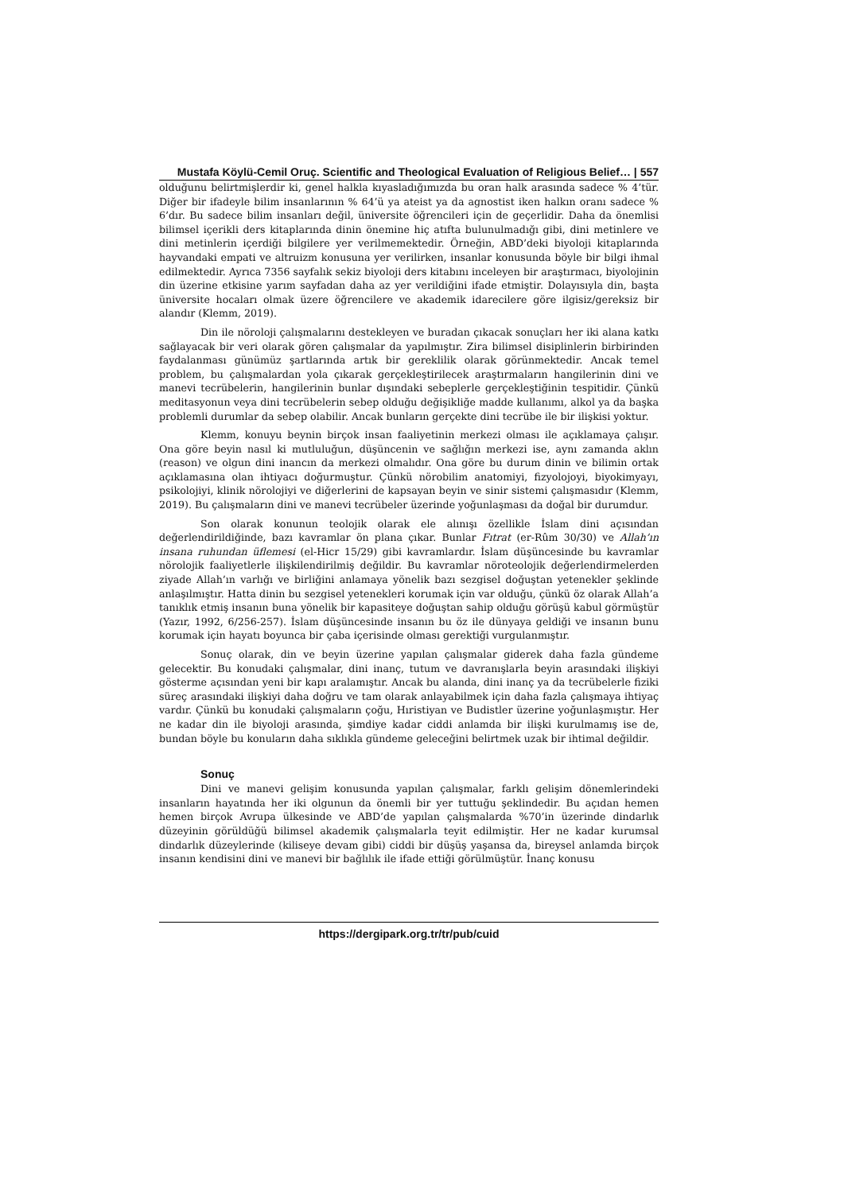Mustafa Köylü-Cemil Oruç. Scientific and Theological Evaluation of Religious Belief… | 557
olduğunu belirtmişlerdir ki, genel halkla kıyasladığımızda bu oran halk arasında sadece % 4’tür. Diğer bir ifadeyle bilim insanlarının % 64’ü ya ateist ya da agnostist iken halkın oranı sadece % 6’dır. Bu sadece bilim insanları değil, üniversite öğrencileri için de geçerlidir. Daha da önemlisi bilimsel içerikli ders kitaplarında dinin önemine hiç atıfta bulunulmadığı gibi, dini metinlere ve dini metinlerin içerdiği bilgilere yer verilmemektedir. Örneğin, ABD’deki biyoloji kitaplarında hayvandaki empati ve altruizm konusuna yer verilirken, insanlar konusunda böyle bir bilgi ihmal edilmektedir. Ayrıca 7356 sayfalık sekiz biyoloji ders kitabını inceleyen bir araştırmacı, biyolojinin din üzerine etkisine yarım sayfadan daha az yer verildiğini ifade etmiştir. Dolayısıyla din, başta üniversite hocaları olmak üzere öğrencilere ve akademik idarecilere göre ilgisiz/gereksiz bir alandır (Klemm, 2019).
Din ile nöroloji çalışmalarını destekleyen ve buradan çıkacak sonuçları her iki alana katkı sağlayacak bir veri olarak gören çalışmalar da yapılmıştır. Zira bilimsel disiplinlerin birbirinden faydalanması günümüz şartlarında artık bir gereklilik olarak görünmektedir. Ancak temel problem, bu çalışmalardan yola çıkarak gerçekleştirilecek araştırmaların hangilerinin dini ve manevi tecrübelerin, hangilerinin bunlar dışındaki sebeplerle gerçekleştiğinin tespitidir. Çünkü meditasyonun veya dini tecrübelerin sebep olduğu değişikliğe madde kullanımı, alkol ya da başka problemli durumlar da sebep olabilir. Ancak bunların gerçekte dini tecrübe ile bir ilişkisi yoktur.
Klemm, konuyu beynin birçok insan faaliyetinin merkezi olması ile açıklamaya çalışır. Ona göre beyin nasıl ki mutluluğun, düşüncenin ve sağlığın merkezi ise, aynı zamanda aklın (reason) ve olgun dini inancın da merkezi olmalıdır. Ona göre bu durum dinin ve bilimin ortak açıklamasına olan ihtiyacı doğurmuştur. Çünkü nörobilim anatomiyi, fizyolojoyi, biyokimyayı, psikolojiyi, klinik nörolojiyi ve diğerlerini de kapsayan beyin ve sinir sistemi çalışmasıdır (Klemm, 2019). Bu çalışmaların dini ve manevi tecrübeler üzerinde yoğunlaşması da doğal bir durumdur.
Son olarak konunun teolojik olarak ele alınışı özellikle İslam dini açısından değerlendirildiğinde, bazı kavramlar ön plana çıkar. Bunlar Fıtrat (er-Rûm 30/30) ve Allah’ın insana ruhundan üflemesi (el-Hicr 15/29) gibi kavramlardır. İslam düşüncesinde bu kavramlar nörolojik faaliyetlerle ilişkilendirilmiş değildir. Bu kavramlar nöroteolojik değerlendirmelerden ziyade Allah’ın varlığı ve birliğini anlamaya yönelik bazı sezgisel doğuştan yetenekler şeklinde anlaşılmıştır. Hatta dinin bu sezgisel yetenekleri korumak için var olduğu, çünkü öz olarak Allah’a tanıklık etmiş insanın buna yönelik bir kapasiteye doğuştan sahip olduğu görüşü kabul görmüştür (Yazır, 1992, 6/256-257). İslam düşüncesinde insanın bu öz ile dünyaya geldiği ve insanın bunu korumak için hayatı boyunca bir çaba içerisinde olması gerektiği vurgulanmıştır.
Sonuç olarak, din ve beyin üzerine yapılan çalışmalar giderek daha fazla gündeme gelecektir. Bu konudaki çalışmalar, dini inanç, tutum ve davranışlarla beyin arasındaki ilişkiyi gösterme açısından yeni bir kapı aralamıştır. Ancak bu alanda, dini inanç ya da tecrübelerle fiziki süreç arasındaki ilişkiyi daha doğru ve tam olarak anlayabilmek için daha fazla çalışmaya ihtiyaç vardır. Çünkü bu konudaki çalışmaların çoğu, Hıristiyan ve Budistler üzerine yoğunlaşmıştır. Her ne kadar din ile biyoloji arasında, şimdiye kadar ciddi anlamda bir ilişki kurulmamış ise de, bundan böyle bu konuların daha sıklıkla gündeme geleceğini belirtmek uzak bir ihtimal değildir.
Sonuç
Dini ve manevi gelişim konusunda yapılan çalışmalar, farklı gelişim dönemlerindeki insanların hayatında her iki olgunun da önemli bir yer tuttuğu şeklindedir. Bu açıdan hemen hemen birçok Avrupa ülkesinde ve ABD’de yapılan çalışmalarda %70’in üzerinde dindarlık düzeyinin görüldüğü bilimsel akademik çalışmalarla teyit edilmiştir. Her ne kadar kurumsal dindarlık düzeylerinde (kiliseye devam gibi) ciddi bir düşüş yaşansa da, bireysel anlamda birçok insanın kendisini dini ve manevi bir bağlılık ile ifade ettiği görülmüştür. İnanç konusu
https://dergipark.org.tr/tr/pub/cuid